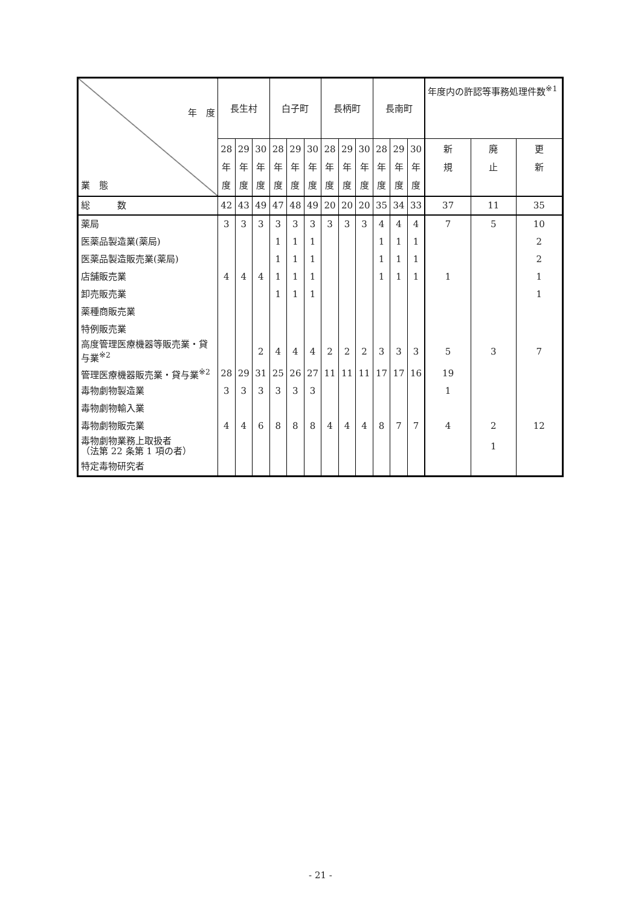| 年 度 業 態 | 長生村 | | | 白子町 | | | 長柄町 | | | 長南町 | | | 年度内の許認等事務処理件数<sup>※1</sup> | | |
| --- | --- | --- | --- | --- | --- | --- | --- | --- | --- | --- | --- | --- | --- | --- | --- |
| | 28 年 度 | 29 年 度 | 30 年 度 | 28 年 度 | 29 年 度 | 30 年 度 | 28 年 度 | 29 年 度 | 30 年 度 | 28 年 度 | 29 年 度 | 30 年 度 | 新 規 | 廃 止 | 更 新 |
| 総 数 | 42 | 43 | 49 | 47 | 48 | 49 | 20 | 20 | 20 | 35 | 34 | 33 | 37 | 11 | 35 |
| 薬局 | 3 | 3 | 3 | 3 | 3 | 3 | 3 | 3 | 3 | 4 | 4 | 4 | 7 | 5 | 10 |
| 医薬品製造業(薬局) | | | | 1 | 1 | 1 | | | | 1 | 1 | 1 | | | 2 |
| 医薬品製造販売業(薬局) | | | | 1 | 1 | 1 | | | | 1 | 1 | 1 | | | 2 |
| 店舗販売業 | 4 | 4 | 4 | 1 | 1 | 1 | | | | 1 | 1 | 1 | 1 | | 1 |
| 卸売販売業 | | | | 1 | 1 | 1 | | | | | | | | | 1 |
| 薬種商販売業 | | | | | | | | | | | | | | | |
| 特例販売業 | | | | | | | | | | | | | | | |
| 高度管理医療機器等販売業・貸与業<sup>※2</sup> | | | 2 | 4 | 4 | 4 | 2 | 2 | 2 | 3 | 3 | 3 | 5 | 3 | 7 |
| 管理医療機器販売業・貸与業<sup>※2</sup> | 28 | 29 | 31 | 25 | 26 | 27 | 11 | 11 | 11 | 17 | 17 | 16 | 19 | | |
| 毒物劇物製造業 | 3 | 3 | 3 | 3 | 3 | 3 | | | | | | | 1 | | |
| 毒物劇物輸入業 | | | | | | | | | | | | | | | |
| 毒物劇物販売業 | 4 | 4 | 6 | 8 | 8 | 8 | 4 | 4 | 4 | 8 | 7 | 7 | 4 | 2 | 12 |
| 毒物劇物業務上取扱者 （法第 22 条第 1 項の者） | | | | | | | | | | | | | | 1 | |
| 特定毒物研究者 | | | | | | | | | | | | | | | |
- 21 -